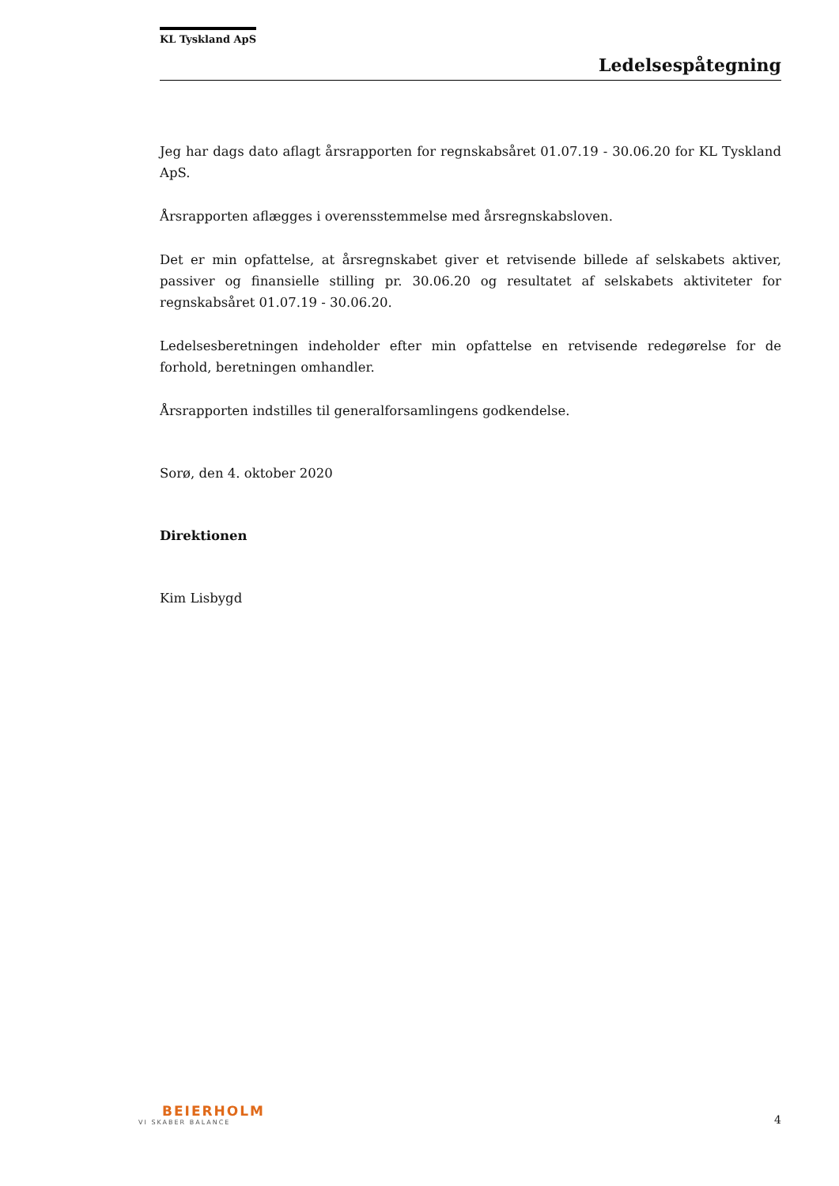KL Tyskland ApS
Ledelsespåtegning
Jeg har dags dato aflagt årsrapporten for regnskabsåret 01.07.19 - 30.06.20 for KL Tyskland ApS.
Årsrapporten aflægges i overensstemmelse med årsregnskabsloven.
Det er min opfattelse, at årsregnskabet giver et retvisende billede af selskabets aktiver, passiver og finansielle stilling pr. 30.06.20 og resultatet af selskabets aktiviteter for regnskabsåret 01.07.19 - 30.06.20.
Ledelsesberetningen indeholder efter min opfattelse en retvisende redegørelse for de forhold, beretningen omhandler.
Årsrapporten indstilles til generalforsamlingens godkendelse.
Sorø, den 4. oktober 2020
Direktionen
Kim Lisbygd
BEIERHOLM
VI SKABER BALANCE
4